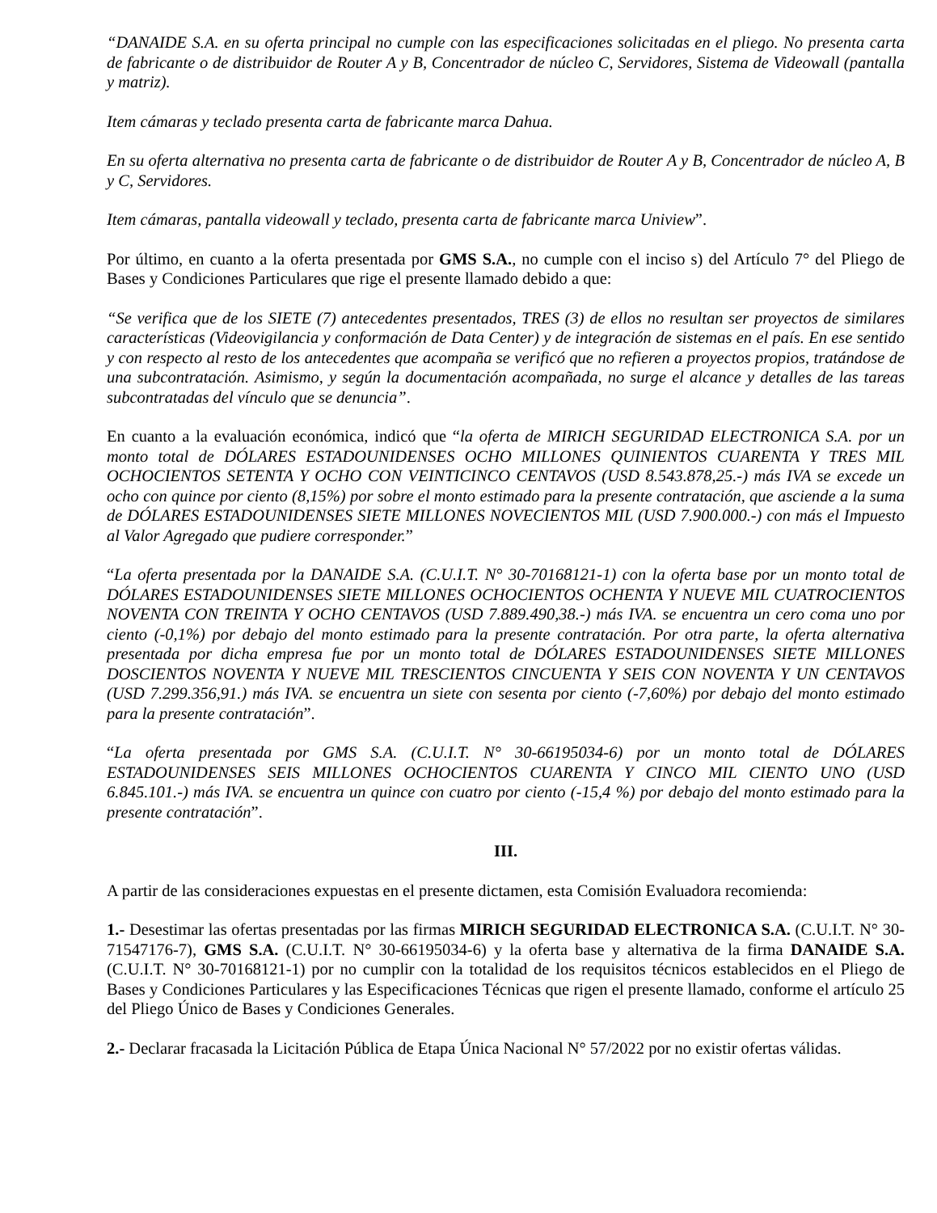“DANAIDE S.A. en su oferta principal no cumple con las especificaciones solicitadas en el pliego. No presenta carta de fabricante o de distribuidor de Router A y B, Concentrador de núcleo C, Servidores, Sistema de Videowall (pantalla y matriz).
Item cámaras y teclado presenta carta de fabricante marca Dahua.
En su oferta alternativa no presenta carta de fabricante o de distribuidor de Router A y B, Concentrador de núcleo A, B y C, Servidores.
Item cámaras, pantalla videowall y teclado, presenta carta de fabricante marca Uniview”.
Por último, en cuanto a la oferta presentada por GMS S.A., no cumple con el inciso s) del Artículo 7° del Pliego de Bases y Condiciones Particulares que rige el presente llamado debido a que:
“Se verifica que de los SIETE (7) antecedentes presentados, TRES (3) de ellos no resultan ser proyectos de similares características (Videovigilancia y conformación de Data Center) y de integración de sistemas en el país. En ese sentido y con respecto al resto de los antecedentes que acompaña se verificó que no refieren a proyectos propios, tratándose de una subcontratación. Asimismo, y según la documentación acompañada, no surge el alcance y detalles de las tareas subcontratadas del vínculo que se denuncia”.
En cuanto a la evaluación económica, indicó que “la oferta de MIRICH SEGURIDAD ELECTRONICA S.A. por un monto total de DÓLARES ESTADOUNIDENSES OCHO MILLONES QUINIENTOS CUARENTA Y TRES MIL OCHOCIENTOS SETENTA Y OCHO CON VEINTICINCO CENTAVOS (USD 8.543.878,25.-) más IVA se excede un ocho con quince por ciento (8,15%) por sobre el monto estimado para la presente contratación, que asciende a la suma de DÓLARES ESTADOUNIDENSES SIETE MILLONES NOVECIENTOS MIL (USD 7.900.000.-) con más el Impuesto al Valor Agregado que pudiere corresponder.”
“La oferta presentada por la DANAIDE S.A. (C.U.I.T. N° 30-70168121-1) con la oferta base por un monto total de DÓLARES ESTADOUNIDENSES SIETE MILLONES OCHOCIENTOS OCHENTA Y NUEVE MIL CUATROCIENTOS NOVENTA CON TREINTA Y OCHO CENTAVOS (USD 7.889.490,38.-) más IVA. se encuentra un cero coma uno por ciento (-0,1%) por debajo del monto estimado para la presente contratación. Por otra parte, la oferta alternativa presentada por dicha empresa fue por un monto total de DÓLARES ESTADOUNIDENSES SIETE MILLONES DOSCIENTOS NOVENTA Y NUEVE MIL TRESCIENTOS CINCUENTA Y SEIS CON NOVENTA Y UN CENTAVOS (USD 7.299.356,91.) más IVA. se encuentra un siete con sesenta por ciento (-7,60%) por debajo del monto estimado para la presente contratación”.
“La oferta presentada por GMS S.A. (C.U.I.T. N° 30-66195034-6) por un monto total de DÓLARES ESTADOUNIDENSES SEIS MILLONES OCHOCIENTOS CUARENTA Y CINCO MIL CIENTO UNO (USD 6.845.101.-) más IVA. se encuentra un quince con cuatro por ciento (-15,4 %) por debajo del monto estimado para la presente contratación”.
III.
A partir de las consideraciones expuestas en el presente dictamen, esta Comisión Evaluadora recomienda:
1.- Desestimar las ofertas presentadas por las firmas MIRICH SEGURIDAD ELECTRONICA S.A. (C.U.I.T. N° 30-71547176-7), GMS S.A. (C.U.I.T. N° 30-66195034-6) y la oferta base y alternativa de la firma DANAIDE S.A. (C.U.I.T. N° 30-70168121-1) por no cumplir con la totalidad de los requisitos técnicos establecidos en el Pliego de Bases y Condiciones Particulares y las Especificaciones Técnicas que rigen el presente llamado, conforme el artículo 25 del Pliego Único de Bases y Condiciones Generales.
2.- Declarar fracasada la Licitación Pública de Etapa Única Nacional N° 57/2022 por no existir ofertas válidas.